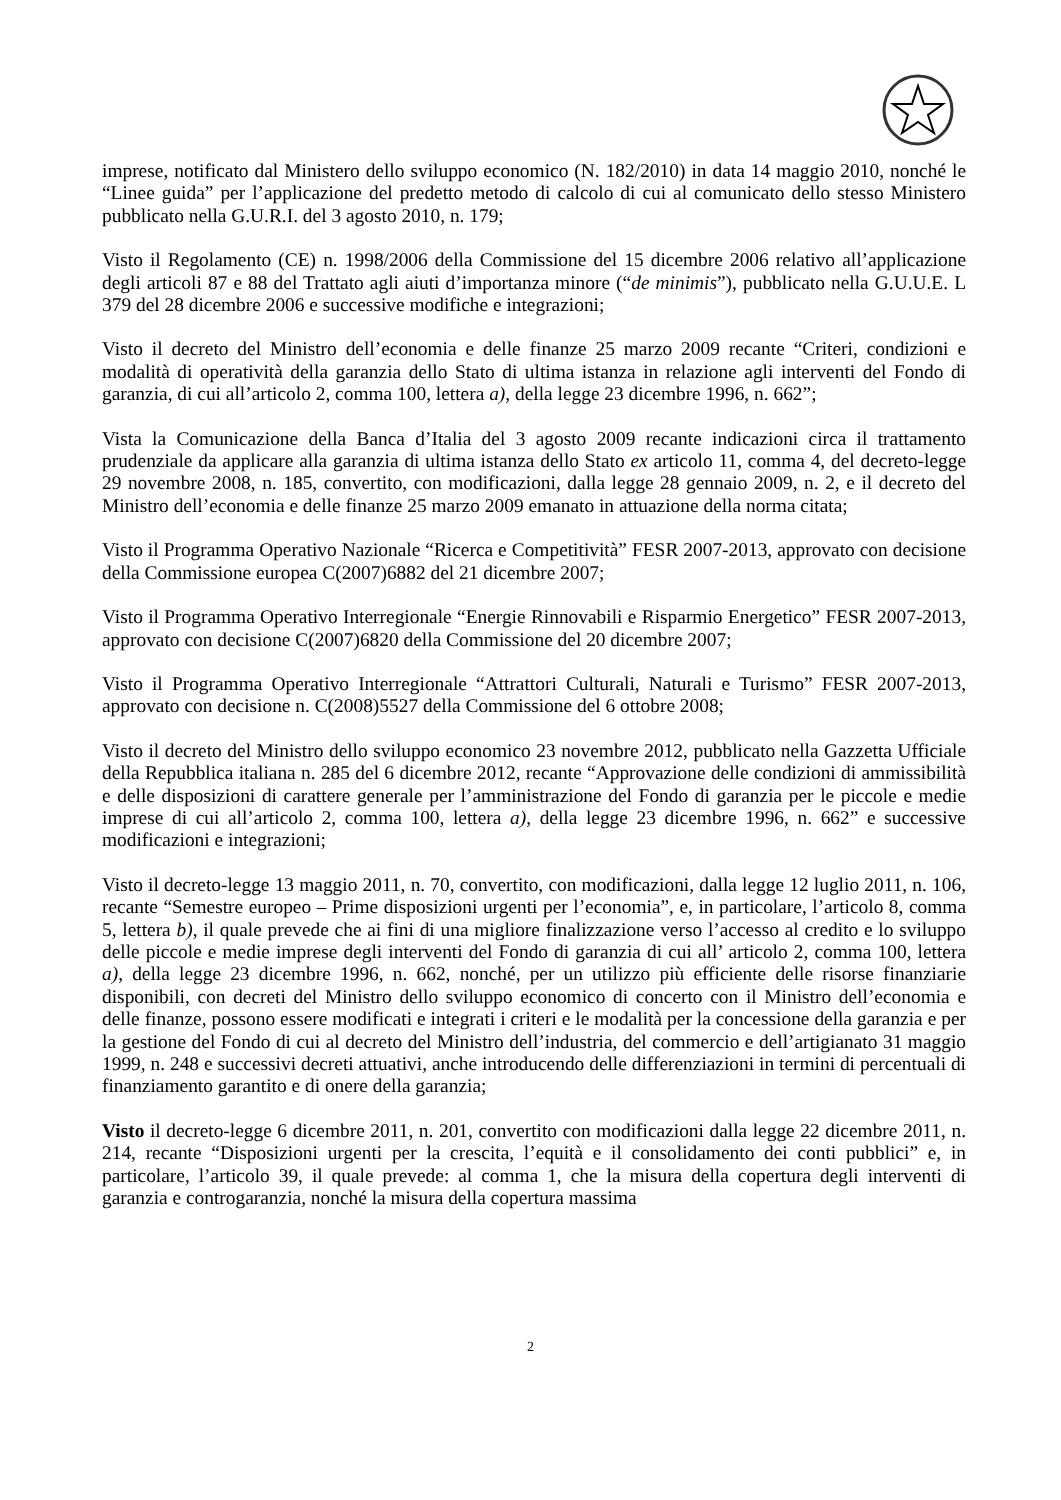imprese, notificato dal Ministero dello sviluppo economico (N. 182/2010) in data 14 maggio 2010, nonché le “Linee guida” per l’applicazione del predetto metodo di calcolo di cui al comunicato dello stesso Ministero pubblicato nella G.U.R.I. del 3 agosto 2010, n. 179;
Visto il Regolamento (CE) n. 1998/2006 della Commissione del 15 dicembre 2006 relativo all’applicazione degli articoli 87 e 88 del Trattato agli aiuti d’importanza minore (“de minimis”), pubblicato nella G.U.U.E. L 379 del 28 dicembre 2006 e successive modifiche e integrazioni;
Visto il decreto del Ministro dell’economia e delle finanze 25 marzo 2009 recante “Criteri, condizioni e modalità di operatività della garanzia dello Stato di ultima istanza in relazione agli interventi del Fondo di garanzia, di cui all’articolo 2, comma 100, lettera a), della legge 23 dicembre 1996, n. 662”;
Vista la Comunicazione della Banca d’Italia del 3 agosto 2009 recante indicazioni circa il trattamento prudenziale da applicare alla garanzia di ultima istanza dello Stato ex articolo 11, comma 4, del decreto-legge 29 novembre 2008, n. 185, convertito, con modificazioni, dalla legge 28 gennaio 2009, n. 2, e il decreto del Ministro dell’economia e delle finanze 25 marzo 2009 emanato in attuazione della norma citata;
Visto il Programma Operativo Nazionale “Ricerca e Competitività” FESR 2007-2013, approvato con decisione della Commissione europea C(2007)6882 del 21 dicembre 2007;
Visto il Programma Operativo Interregionale “Energie Rinnovabili e Risparmio Energetico” FESR 2007-2013, approvato con decisione C(2007)6820 della Commissione del 20 dicembre 2007;
Visto il Programma Operativo Interregionale “Attrattori Culturali, Naturali e Turismo” FESR 2007-2013, approvato con decisione n. C(2008)5527 della Commissione del 6 ottobre 2008;
Visto il decreto del Ministro dello sviluppo economico 23 novembre 2012, pubblicato nella Gazzetta Ufficiale della Repubblica italiana n. 285 del 6 dicembre 2012, recante “Approvazione delle condizioni di ammissibilità e delle disposizioni di carattere generale per l’amministrazione del Fondo di garanzia per le piccole e medie imprese di cui all’articolo 2, comma 100, lettera a), della legge 23 dicembre 1996, n. 662” e successive modificazioni e integrazioni;
Visto il decreto-legge 13 maggio 2011, n. 70, convertito, con modificazioni, dalla legge 12 luglio 2011, n. 106, recante “Semestre europeo – Prime disposizioni urgenti per l’economia”, e, in particolare, l’articolo 8, comma 5, lettera b), il quale prevede che ai fini di una migliore finalizzazione verso l’accesso al credito e lo sviluppo delle piccole e medie imprese degli interventi del Fondo di garanzia di cui all’ articolo 2, comma 100, lettera a), della legge 23 dicembre 1996, n. 662, nonché, per un utilizzo più efficiente delle risorse finanziarie disponibili, con decreti del Ministro dello sviluppo economico di concerto con il Ministro dell’economia e delle finanze, possono essere modificati e integrati i criteri e le modalità per la concessione della garanzia e per la gestione del Fondo di cui al decreto del Ministro dell’industria, del commercio e dell’artigianato 31 maggio 1999, n. 248 e successivi decreti attuativi, anche introducendo delle differenziazioni in termini di percentuali di finanziamento garantito e di onere della garanzia;
Visto il decreto-legge 6 dicembre 2011, n. 201, convertito con modificazioni dalla legge 22 dicembre 2011, n. 214, recante “Disposizioni urgenti per la crescita, l’equità e il consolidamento dei conti pubblici” e, in particolare, l’articolo 39, il quale prevede: al comma 1, che la misura della copertura degli interventi di garanzia e controgaranzia, nonché la misura della copertura massima
2